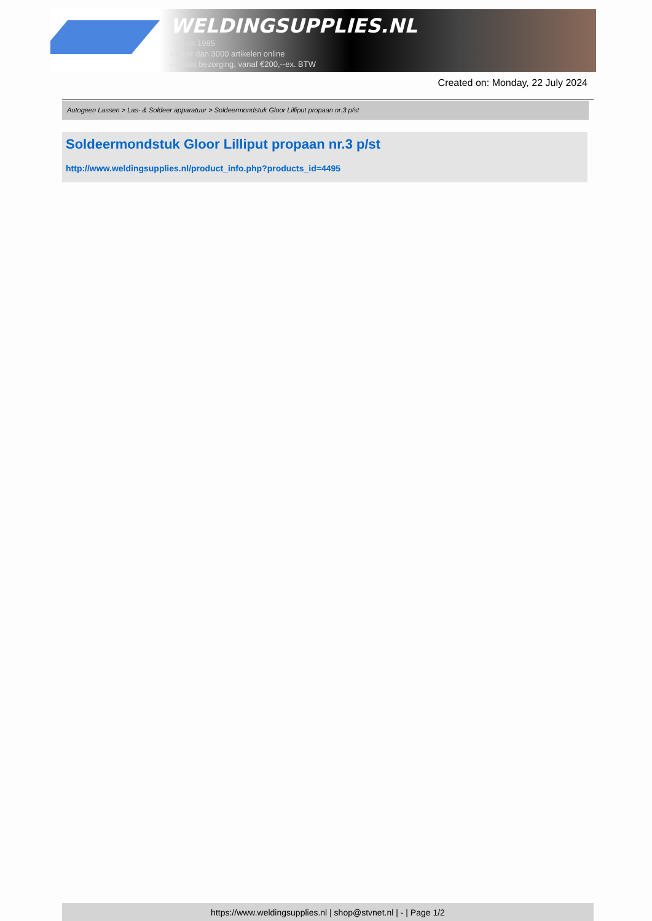WELDINGSUPPLIES.NL
- Sinds 1985
- Méér dan 3000 artikelen online
- Gratis bezorging, vanaf €200,--ex. BTW
Created on: Monday, 22 July 2024
Autogeen Lassen > Las- & Soldeer apparatuur > Soldeermondstuk Gloor Lilliput propaan nr.3 p/st
Soldeermondstuk Gloor Lilliput propaan nr.3 p/st
http://www.weldingsupplies.nl/product_info.php?products_id=4495
https://www.weldingsupplies.nl | shop@stvnet.nl | - | Page 1/2